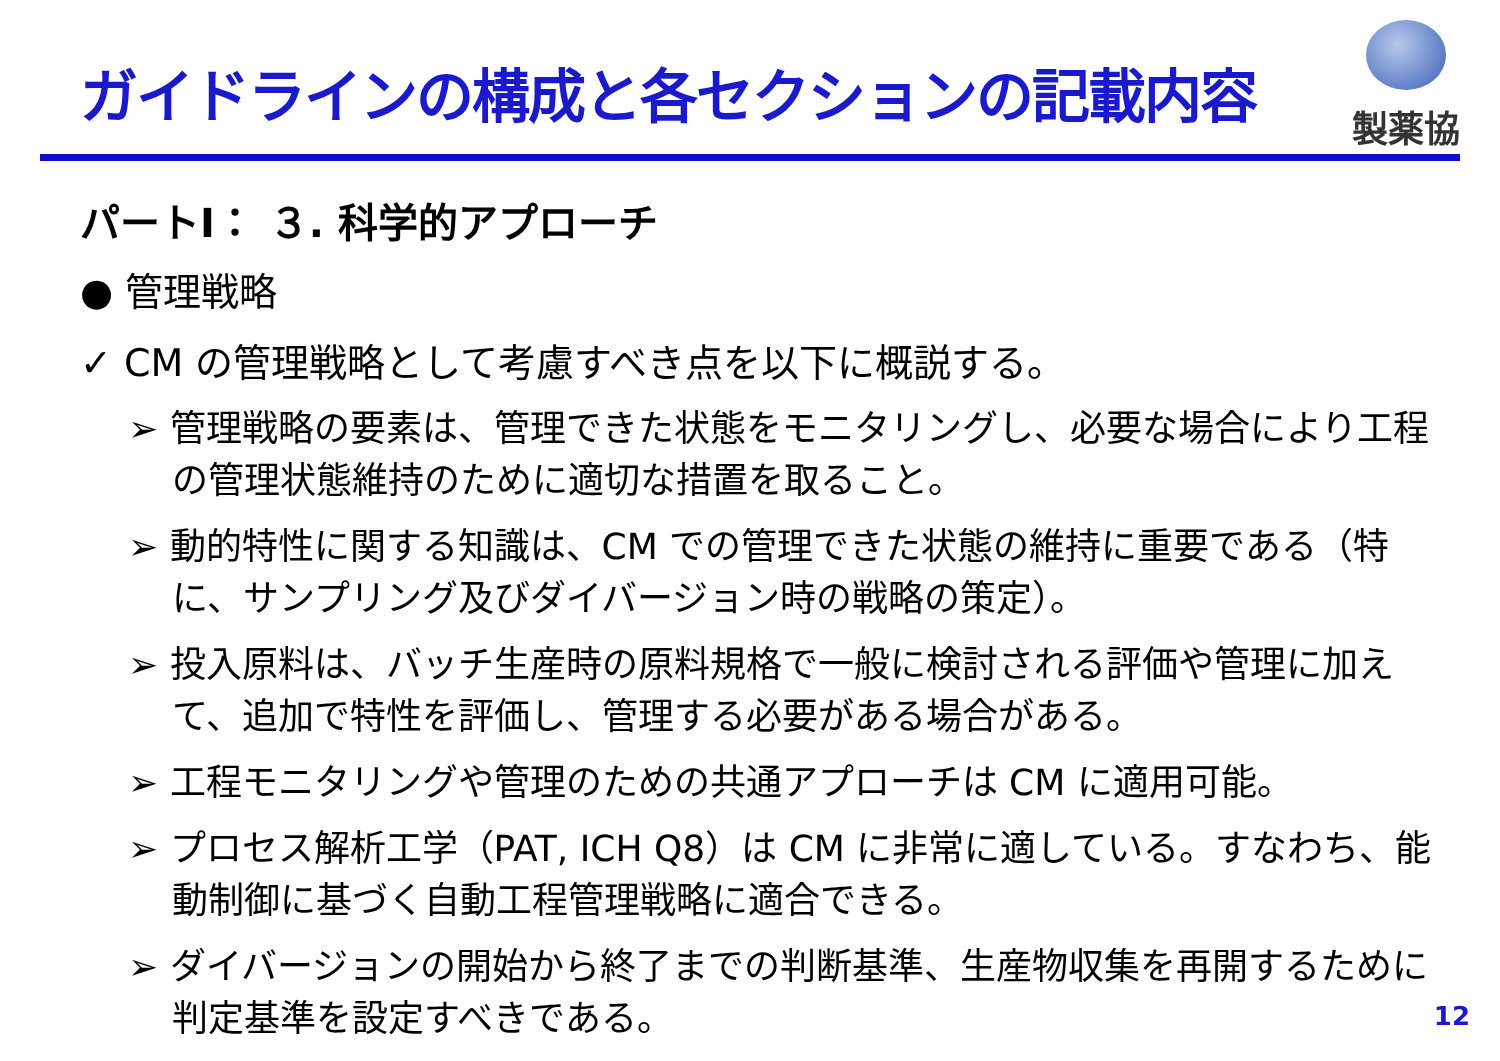ガイドラインの構成と各セクションの記載内容
製薬協
パートⅠ： ３. 科学的アプローチ
● 管理戦略
✓ CM の管理戦略として考慮すべき点を以下に概説する。
➢ 管理戦略の要素は、管理できた状態をモニタリングし、必要な場合により工程の管理状態維持のために適切な措置を取ること。
➢ 動的特性に関する知識は、CM での管理できた状態の維持に重要である（特に、サンプリング及びダイバージョン時の戦略の策定）。
➢ 投入原料は、バッチ生産時の原料規格で一般に検討される評価や管理に加えて、追加で特性を評価し、管理する必要がある場合がある。
➢ 工程モニタリングや管理のための共通アプローチは CM に適用可能。
➢ プロセス解析工学（PAT, ICH Q8）は CM に非常に適している。すなわち、能動制御に基づく自動工程管理戦略に適合できる。
➢ ダイバージョンの開始から終了までの判断基準、生産物収集を再開するために判定基準を設定すべきである。
12